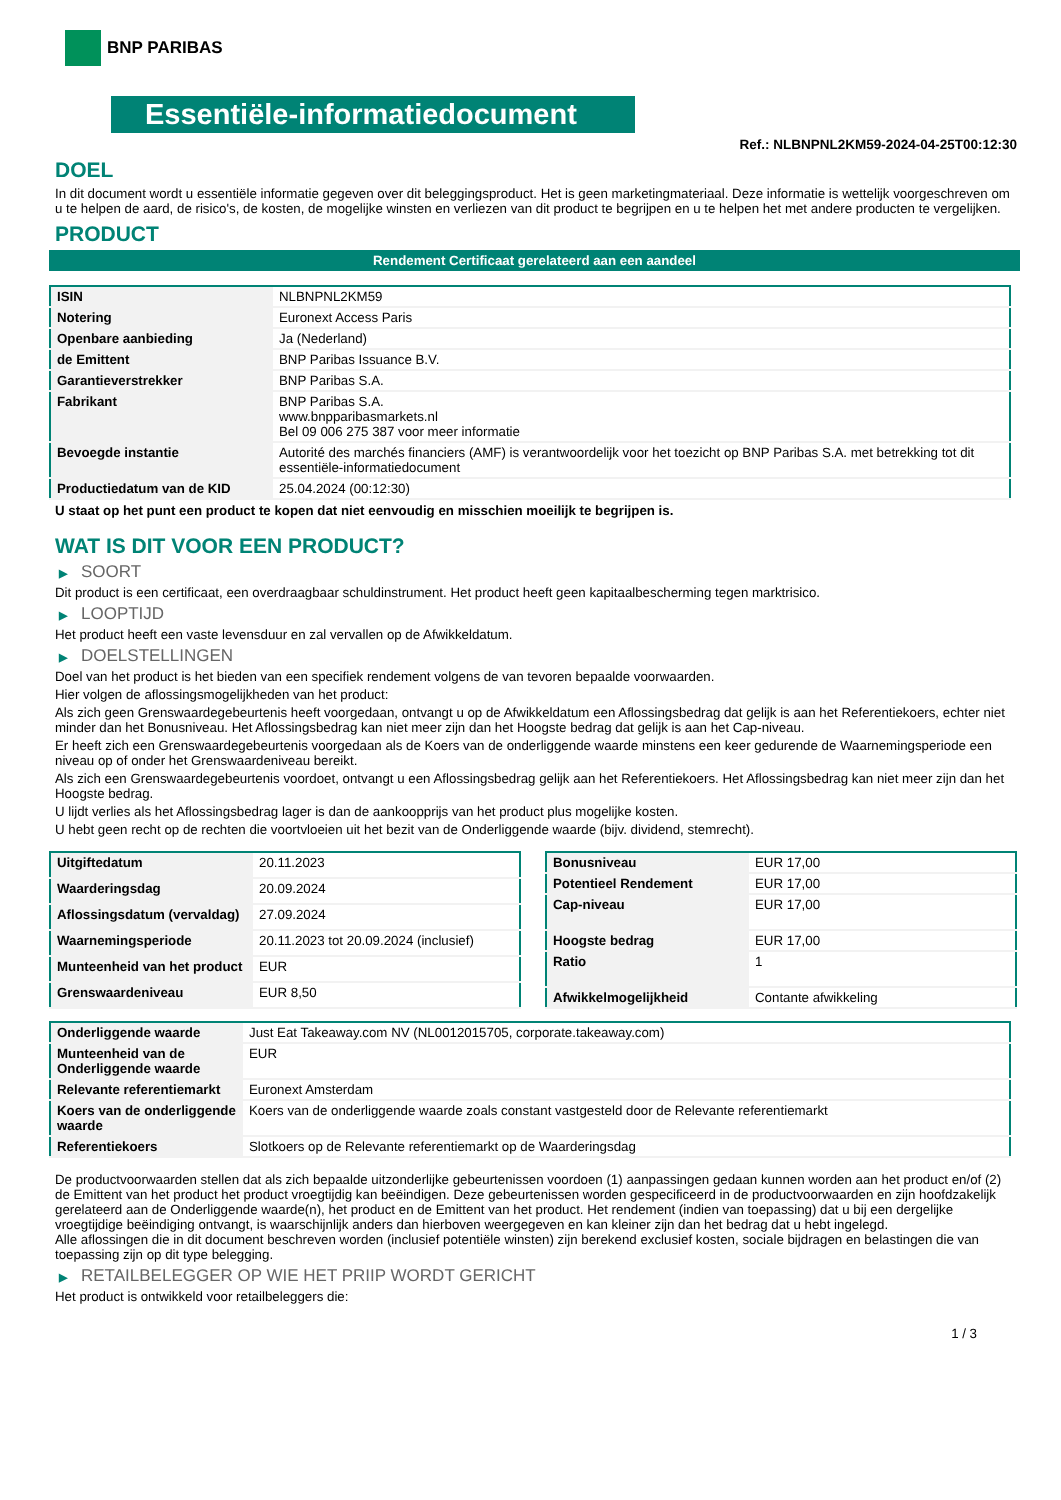BNP PARIBAS
Essentiële-informatiedocument
Ref.: NLBNPNL2KM59-2024-04-25T00:12:30
DOEL
In dit document wordt u essentiële informatie gegeven over dit beleggingsproduct. Het is geen marketingmateriaal. Deze informatie is wettelijk voorgeschreven om u te helpen de aard, de risico's, de kosten, de mogelijke winsten en verliezen van dit product te begrijpen en u te helpen het met andere producten te vergelijken.
PRODUCT
Rendement Certificaat gerelateerd aan een aandeel
| ISIN | NLBNPNL2KM59 |
| Notering | Euronext Access Paris |
| Openbare aanbieding | Ja (Nederland) |
| de Emittent | BNP Paribas Issuance B.V. |
| Garantieverstrekker | BNP Paribas S.A. |
| Fabrikant | BNP Paribas S.A. www.bnpparibasmarkets.nl Bel 09 006 275 387 voor meer informatie |
| Bevoegde instantie | Autorité des marchés financiers (AMF) is verantwoordelijk voor het toezicht op BNP Paribas S.A. met betrekking tot dit essentiële-informatiedocument |
| Productiedatum van de KID | 25.04.2024 (00:12:30) |
U staat op het punt een product te kopen dat niet eenvoudig en misschien moeilijk te begrijpen is.
WAT IS DIT VOOR EEN PRODUCT?
▶ SOORT
Dit product is een certificaat, een overdraagbaar schuldinstrument. Het product heeft geen kapitaalbescherming tegen marktrisico.
▶ LOOPTIJD
Het product heeft een vaste levensduur en zal vervallen op de Afwikkeldatum.
▶ DOELSTELLINGEN
Doel van het product is het bieden van een specifiek rendement volgens de van tevoren bepaalde voorwaarden.
Hier volgen de aflossingsmogelijkheden van het product:
Als zich geen Grenswaardegebeurtenis heeft voorgedaan, ontvangt u op de Afwikkeldatum een Aflossingsbedrag dat gelijk is aan het Referentiekoers, echter niet minder dan het Bonusniveau. Het Aflossingsbedrag kan niet meer zijn dan het Hoogste bedrag dat gelijk is aan het Cap-niveau.
Er heeft zich een Grenswaardegebeurtenis voorgedaan als de Koers van de onderliggende waarde minstens een keer gedurende de Waarnemingsperiode een niveau op of onder het Grenswaardeniveau bereikt.
Als zich een Grenswaardegebeurtenis voordoet, ontvangt u een Aflossingsbedrag gelijk aan het Referentiekoers. Het Aflossingsbedrag kan niet meer zijn dan het Hoogste bedrag.
U lijdt verlies als het Aflossingsbedrag lager is dan de aankoopprijs van het product plus mogelijke kosten.
U hebt geen recht op de rechten die voortvloeien uit het bezit van de Onderliggende waarde (bijv. dividend, stemrecht).
| Uitgiftedatum | 20.11.2023 |
| Waarderingsdag | 20.09.2024 |
| Aflossingsdatum (vervaldag) | 27.09.2024 |
| Waarnemingsperiode | 20.11.2023 tot 20.09.2024 (inclusief) |
| Munteenheid van het product | EUR |
| Grenswaardeniveau | EUR 8,50 |
| Bonusniveau | EUR 17,00 |
| Potentieel Rendement | EUR 17,00 |
| Cap-niveau | EUR 17,00 |
| Hoogste bedrag | EUR 17,00 |
| Ratio | 1 |
| Afwikkelmogelijkheid | Contante afwikkeling |
| Onderliggende waarde | Just Eat Takeaway.com NV (NL0012015705, corporate.takeaway.com) |
| Munteenheid van de Onderliggende waarde | EUR |
| Relevante referentiemarkt | Euronext Amsterdam |
| Koers van de onderliggende waarde | Koers van de onderliggende waarde zoals constant vastgesteld door de Relevante referentiemarkt |
| Referentiekoers | Slotkoers op de Relevante referentiemarkt op de Waarderingsdag |
De productvoorwaarden stellen dat als zich bepaalde uitzonderlijke gebeurtenissen voordoen (1) aanpassingen gedaan kunnen worden aan het product en/of (2) de Emittent van het product het product vroegtijdig kan beëindigen. Deze gebeurtenissen worden gespecificeerd in de productvoorwaarden en zijn hoofdzakelijk gerelateerd aan de Onderliggende waarde(n), het product en de Emittent van het product. Het rendement (indien van toepassing) dat u bij een dergelijke vroegtijdige beëindiging ontvangt, is waarschijnlijk anders dan hierboven weergegeven en kan kleiner zijn dan het bedrag dat u hebt ingelegd.
Alle aflossingen die in dit document beschreven worden (inclusief potentiële winsten) zijn berekend exclusief kosten, sociale bijdragen en belastingen die van toepassing zijn op dit type belegging.
▶ RETAILBELEGGER OP WIE HET PRIIP WORDT GERICHT
Het product is ontwikkeld voor retailbeleggers die:
1 / 3